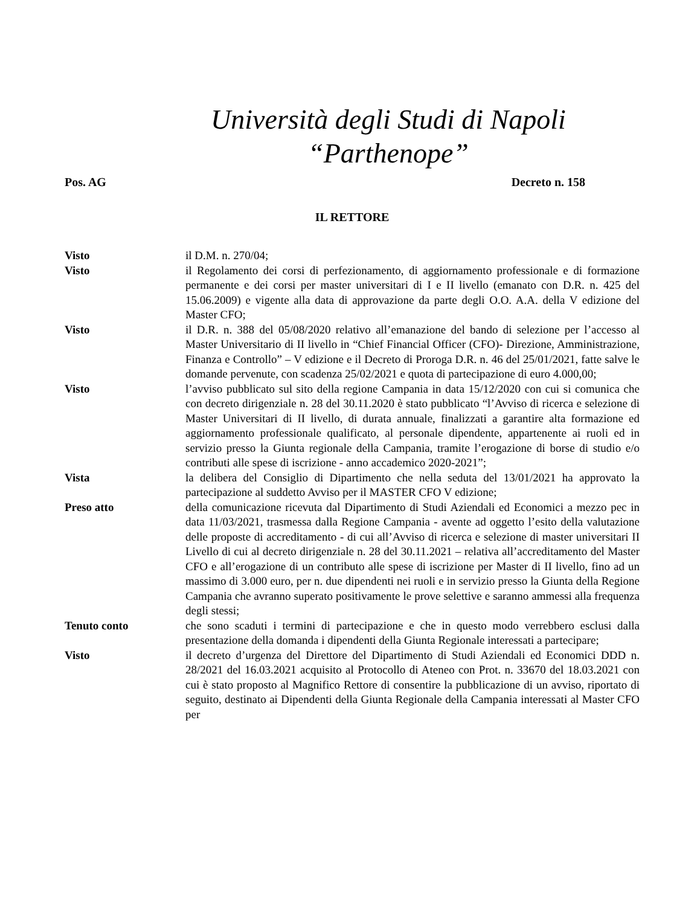Università degli Studi di Napoli
“Parthenope”
Pos. AG Decreto n. 158
IL RETTORE
Visto il D.M. n. 270/04;
Visto il Regolamento dei corsi di perfezionamento, di aggiornamento professionale e di formazione permanente e dei corsi per master universitari di I e II livello (emanato con D.R. n. 425 del 15.06.2009) e vigente alla data di approvazione da parte degli O.O. A.A. della V edizione del Master CFO;
Visto il D.R. n. 388 del 05/08/2020 relativo all’emanazione del bando di selezione per l’accesso al Master Universitario di II livello in “Chief Financial Officer (CFO)- Direzione, Amministrazione, Finanza e Controllo” – V edizione e il Decreto di Proroga D.R. n. 46 del 25/01/2021, fatte salve le domande pervenute, con scadenza 25/02/2021 e quota di partecipazione di euro 4.000,00;
Visto l’avviso pubblicato sul sito della regione Campania in data 15/12/2020 con cui si comunica che con decreto dirigenziale n. 28 del 30.11.2020 è stato pubblicato “l’Avviso di ricerca e selezione di Master Universitari di II livello, di durata annuale, finalizzati a garantire alta formazione ed aggiornamento professionale qualificato, al personale dipendente, appartenente ai ruoli ed in servizio presso la Giunta regionale della Campania, tramite l’erogazione di borse di studio e/o contributi alle spese di iscrizione - anno accademico 2020-2021”;
Vista la delibera del Consiglio di Dipartimento che nella seduta del 13/01/2021 ha approvato la partecipazione al suddetto Avviso per il MASTER CFO V edizione;
Preso atto della comunicazione ricevuta dal Dipartimento di Studi Aziendali ed Economici a mezzo pec in data 11/03/2021, trasmessa dalla Regione Campania - avente ad oggetto l’esito della valutazione delle proposte di accreditamento - di cui all’Avviso di ricerca e selezione di master universitari II Livello di cui al decreto dirigenziale n. 28 del 30.11.2021 – relativa all’accreditamento del Master CFO e all’erogazione di un contributo alle spese di iscrizione per Master di II livello, fino ad un massimo di 3.000 euro, per n. due dipendenti nei ruoli e in servizio presso la Giunta della Regione Campania che avranno superato positivamente le prove selettive e saranno ammessi alla frequenza degli stessi;
Tenuto conto che sono scaduti i termini di partecipazione e che in questo modo verrebbero esclusi dalla presentazione della domanda i dipendenti della Giunta Regionale interessati a partecipare;
Visto il decreto d’urgenza del Direttore del Dipartimento di Studi Aziendali ed Economici DDD n. 28/2021 del 16.03.2021 acquisito al Protocollo di Ateneo con Prot. n. 33670 del 18.03.2021 con cui è stato proposto al Magnifico Rettore di consentire la pubblicazione di un avviso, riportato di seguito, destinato ai Dipendenti della Giunta Regionale della Campania interessati al Master CFO per